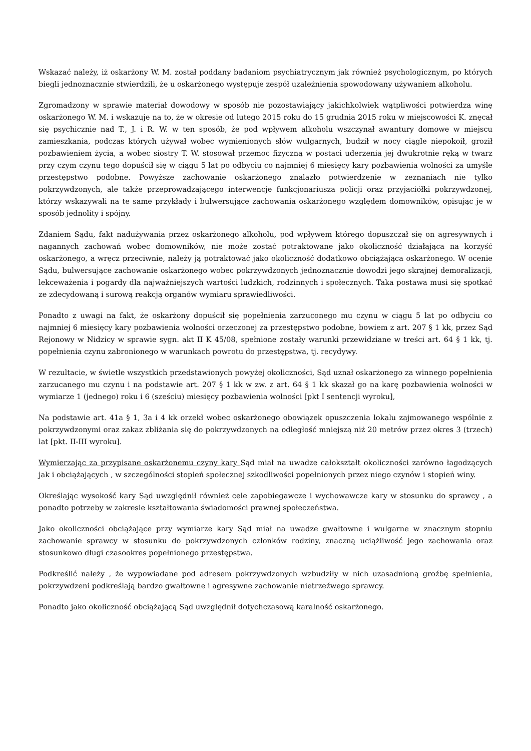Wskazać należy, iż oskarżony W. M. został poddany badaniom psychiatrycznym jak również psychologicznym, po których biegli jednoznacznie stwierdzili, że u oskarżonego występuje zespół uzależnienia spowodowany używaniem alkoholu.
Zgromadzony w sprawie materiał dowodowy w sposób nie pozostawiający jakichkolwiek wątpliwości potwierdza winę oskarżonego W. M. i wskazuje na to, że w okresie od lutego 2015 roku do 15 grudnia 2015 roku w miejscowości K. znęcał się psychicznie nad T., J. i R. W. w ten sposób, że pod wpływem alkoholu wszczynał awantury domowe w miejscu zamieszkania, podczas których używał wobec wymienionych słów wulgarnych, budził w nocy ciągle niepokoił, groził pozbawieniem życia, a wobec siostry T. W. stosował przemoc fizyczną w postaci uderzenia jej dwukrotnie ręką w twarz przy czym czynu tego dopuścił się w ciągu 5 lat po odbyciu co najmniej 6 miesięcy kary pozbawienia wolności za umyśle przestępstwo podobne. Powyższe zachowanie oskarżonego znalazło potwierdzenie w zeznaniach nie tylko pokrzywdzonych, ale także przeprowadzającego interwencje funkcjonariusza policji oraz przyjaciółki pokrzywdzonej, którzy wskazywali na te same przykłady i bulwersujące zachowania oskarżonego względem domowników, opisując je w sposób jednolity i spójny.
Zdaniem Sądu, fakt nadużywania przez oskarżonego alkoholu, pod wpływem którego dopuszczał się on agresywnych i nagannych zachowań wobec domowników, nie może zostać potraktowane jako okoliczność działająca na korzyść oskarżonego, a wręcz przeciwnie, należy ją potraktować jako okoliczność dodatkowo obciążająca oskarżonego. W ocenie Sądu, bulwersujące zachowanie oskarżonego wobec pokrzywdzonych jednoznacznie dowodzi jego skrajnej demoralizacji, lekceważenia i pogardy dla najważniejszych wartości ludzkich, rodzinnych i społecznych. Taka postawa musi się spotkać ze zdecydowaną i surową reakcją organów wymiaru sprawiedliwości.
Ponadto z uwagi na fakt, że oskarżony dopuścił się popełnienia zarzuconego mu czynu w ciągu 5 lat po odbyciu co najmniej 6 miesięcy kary pozbawienia wolności orzeczonej za przestępstwo podobne, bowiem z art. 207 § 1 kk, przez Sąd Rejonowy w Nidzicy w sprawie sygn. akt II K 45/08, spełnione zostały warunki przewidziane w treści art. 64 § 1 kk, tj. popełnienia czynu zabronionego w warunkach powrotu do przestępstwa, tj. recydywy.
W rezultacie, w świetle wszystkich przedstawionych powyżej okoliczności, Sąd uznał oskarżonego za winnego popełnienia zarzucanego mu czynu i na podstawie art. 207 § 1 kk w zw. z art. 64 § 1 kk skazał go na karę pozbawienia wolności w wymiarze 1 (jednego) roku i 6 (sześciu) miesięcy pozbawienia wolności [pkt I sentencji wyroku],
Na podstawie art. 41a § 1, 3a i 4 kk orzekł wobec oskarżonego obowiązek opuszczenia lokalu zajmowanego wspólnie z pokrzywdzonymi oraz zakaz zbliżania się do pokrzywdzonych na odległość mniejszą niż 20 metrów przez okres 3 (trzech) lat [pkt. II-III wyroku].
Wymierzając za przypisane oskarżonemu czyny kary Sąd miał na uwadze całokształt okoliczności zarówno łagodzących jak i obciążających , w szczególności stopień społecznej szkodliwości popełnionych przez niego czynów i stopień winy.
Określając wysokość kary Sąd uwzględnił również cele zapobiegawcze i wychowawcze kary w stosunku do sprawcy , a ponadto potrzeby w zakresie kształtowania świadomości prawnej społeczeństwa.
Jako okoliczności obciążające przy wymiarze kary Sąd miał na uwadze gwałtowne i wulgarne w znacznym stopniu zachowanie sprawcy w stosunku do pokrzywdzonych członków rodziny, znaczną uciążliwość jego zachowania oraz stosunkowo długi czasookres popełnionego przestępstwa.
Podkreślić należy , że wypowiadane pod adresem pokrzywdzonych wzbudziły w nich uzasadnioną groźbę spełnienia, pokrzywdzeni podkreślają bardzo gwałtowne i agresywne zachowanie nietrzeźwego sprawcy.
Ponadto jako okoliczność obciążającą Sąd uwzględnił dotychczasową karalność oskarżonego.